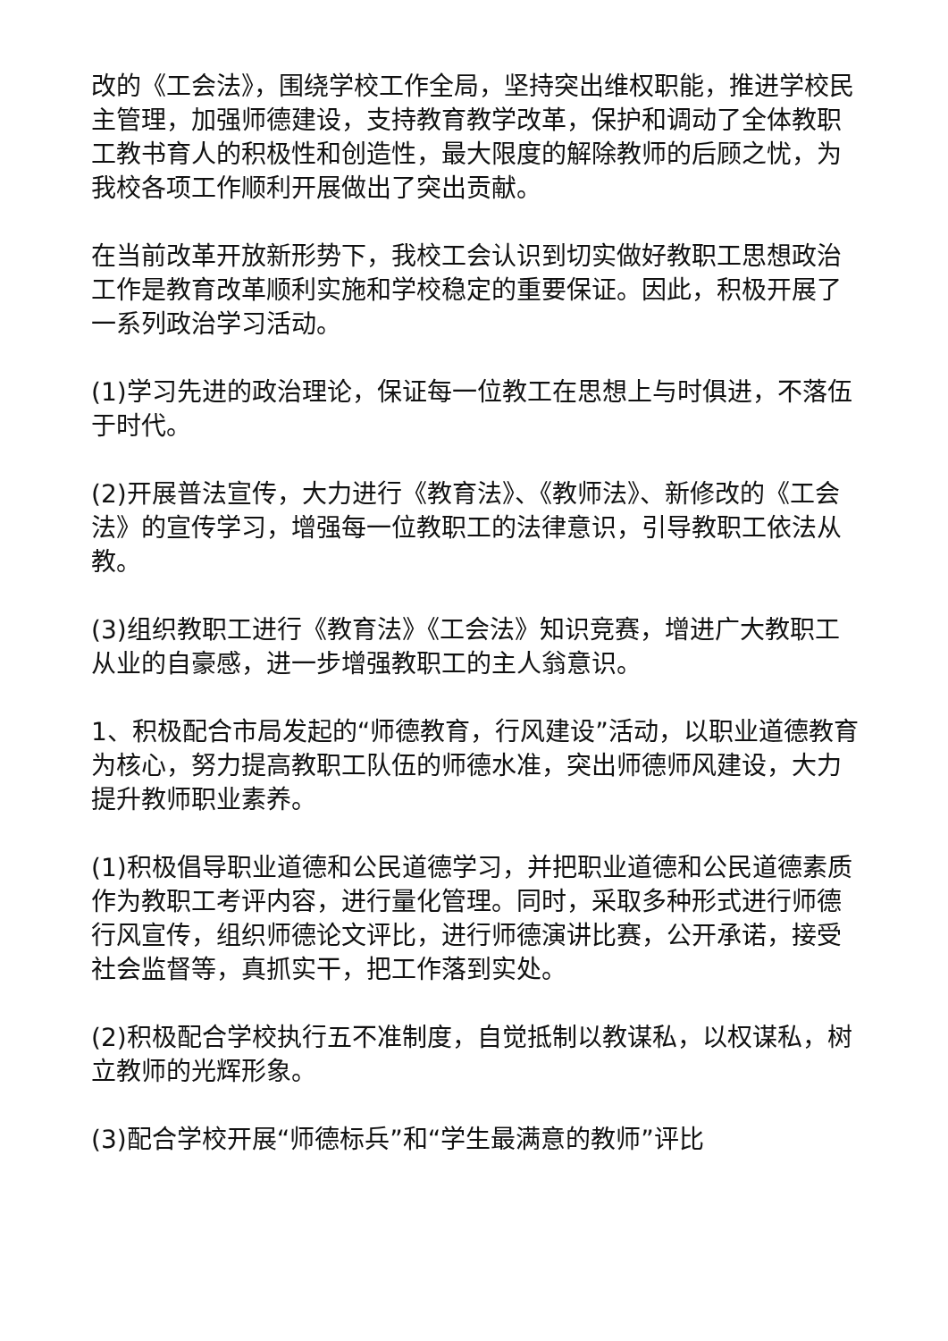改的《工会法》，围绕学校工作全局，坚持突出维权职能，推进学校民主管理，加强师德建设，支持教育教学改革，保护和调动了全体教职工教书育人的积极性和创造性，最大限度的解除教师的后顾之忧，为我校各项工作顺利开展做出了突出贡献。
在当前改革开放新形势下，我校工会认识到切实做好教职工思想政治工作是教育改革顺利实施和学校稳定的重要保证。因此，积极开展了一系列政治学习活动。
(1)学习先进的政治理论，保证每一位教工在思想上与时俱进，不落伍于时代。
(2)开展普法宣传，大力进行《教育法》、《教师法》、新修改的《工会法》的宣传学习，增强每一位教职工的法律意识，引导教职工依法从教。
(3)组织教职工进行《教育法》《工会法》知识竞赛，增进广大教职工从业的自豪感，进一步增强教职工的主人翁意识。
1、积极配合市局发起的“师德教育，行风建设”活动，以职业道德教育为核心，努力提高教职工队伍的师德水准，突出师德师风建设，大力提升教师职业素养。
(1)积极倡导职业道德和公民道德学习，并把职业道德和公民道德素质作为教职工考评内容，进行量化管理。同时，采取多种形式进行师德行风宣传，组织师德论文评比，进行师德演讲比赛，公开承诺，接受社会监督等，真抓实干，把工作落到实处。
(2)积极配合学校执行五不准制度，自觉抵制以教谋私，以权谋私，树立教师的光辉形象。
(3)配合学校开展“师德标兵”和“学生最满意的教师”评比